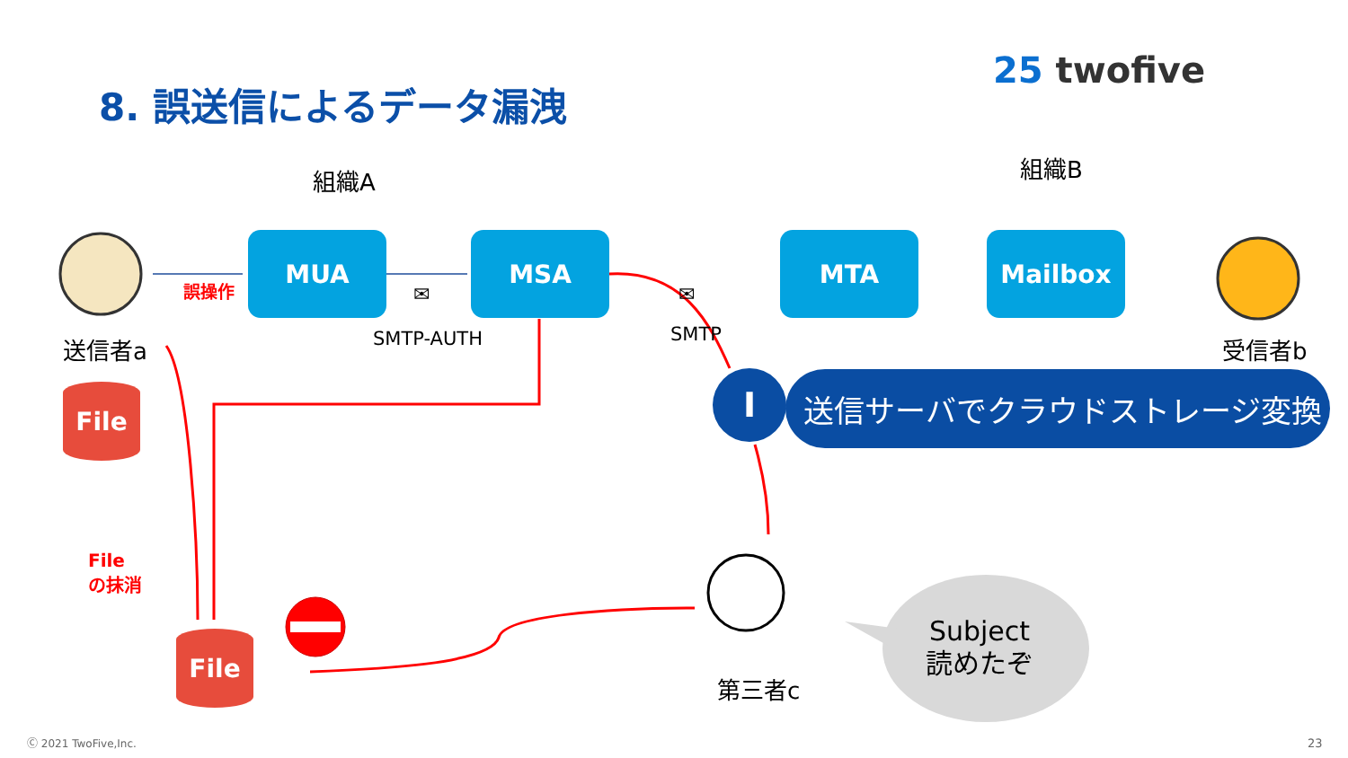8. 誤送信によるデータ漏洩
25 twofive
組織A 組織B
MUA MSA MTA Mailbox
誤操作 ✉ ✉
SMTP-AUTH SMTP
送信者a 受信者b
File
File
の抹消
File
I 送信サーバでクラウドストレージ変換
第三者c
Subject
読めたぞ
Ⓒ 2021 TwoFive,Inc. 23